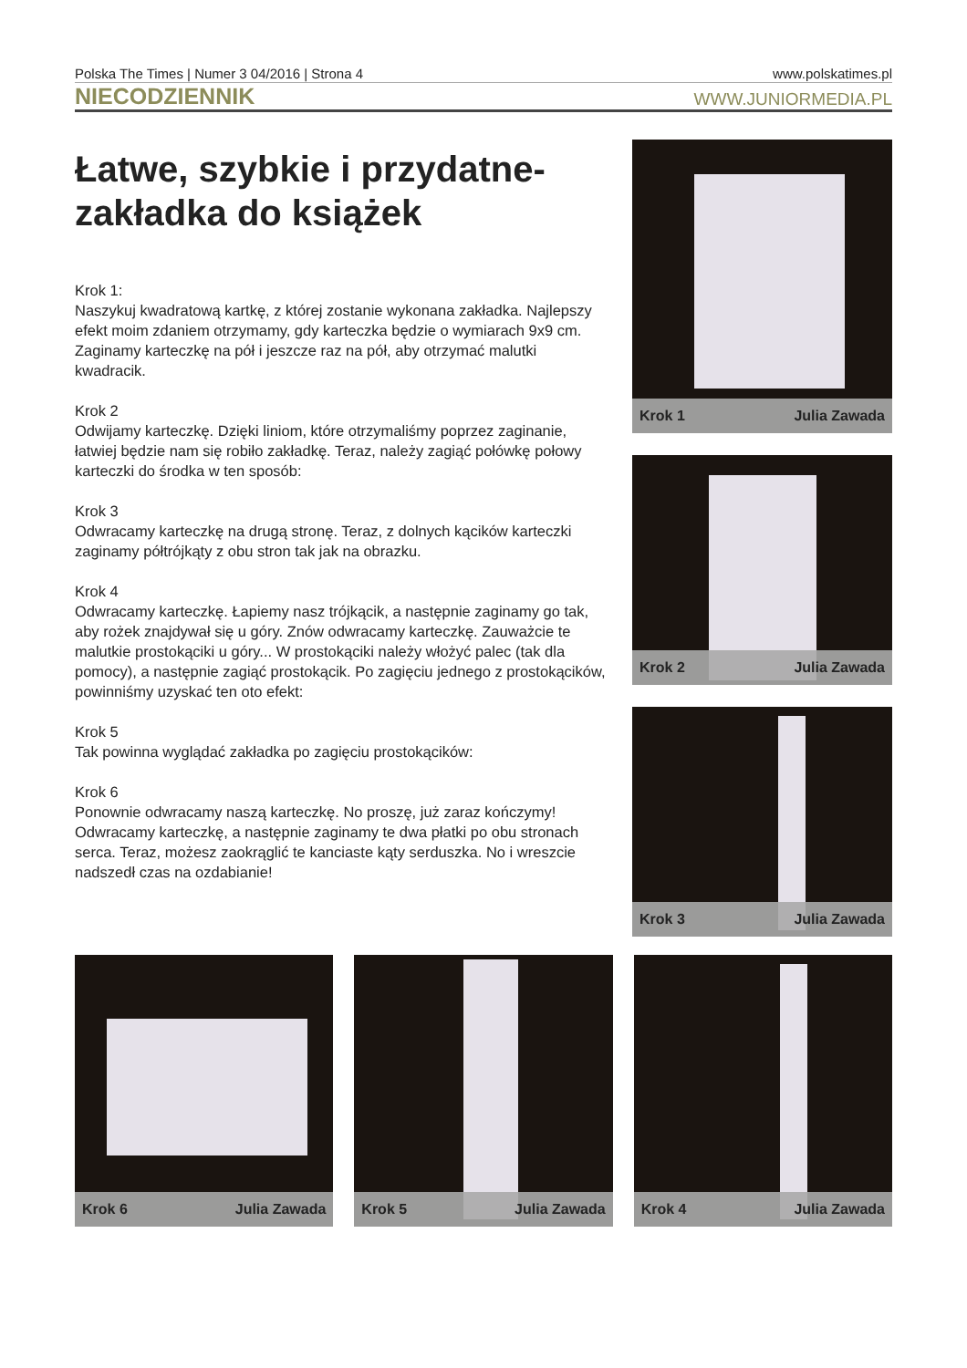Polska The Times | Numer 3 04/2016 | Strona 4 www.polskatimes.pl
NIECODZIENNIK WWW.JUNIORMEDIA.PL
Łatwe, szybkie i przydatne-
zakładka do książek
Krok 1:
Naszykuj kwadratową kartkę, z której zostanie wykonana zakładka. Najlepszy efekt moim zdaniem otrzymamy, gdy karteczka będzie o wymiarach 9x9 cm. Zaginamy karteczkę na pół i jeszcze raz na pół, aby otrzymać malutki kwadracik.
Krok 2
Odwijamy karteczkę. Dzięki liniom, które otrzymaliśmy poprzez zaginanie, łatwiej będzie nam się robiło zakładkę. Teraz, należy zagiąć połówkę połowy karteczki do środka w ten sposób:
Krok 3
Odwracamy karteczkę na drugą stronę. Teraz, z dolnych kącików karteczki zaginamy półtrójkąty z obu stron tak jak na obrazku.
Krok 4
Odwracamy karteczkę. Łapiemy nasz trójkącik, a następnie zaginamy go tak, aby rożek znajdywał się u góry. Znów odwracamy karteczkę. Zauważcie te malutkie prostokąciki u góry... W prostokąciki należy włożyć palec (tak dla pomocy), a następnie zagiąć prostokącik. Po zagięciu jednego z prostokącików, powinniśmy uzyskać ten oto efekt:
Krok 5
Tak powinna wyglądać zakładka po zagięciu prostokącików:
Krok 6
Ponownie odwracamy naszą karteczkę. No proszę, już zaraz kończymy! Odwracamy karteczkę, a następnie zaginamy te dwa płatki po obu stronach serca. Teraz, możesz zaokrąglić te kanciaste kąty serduszka. No i wreszcie nadszedł czas na ozdabianie!
Krok 1 Julia Zawada
Krok 2 Julia Zawada
Krok 3 Julia Zawada
Krok 6 Julia Zawada
Krok 5 Julia Zawada
Krok 4 Julia Zawada